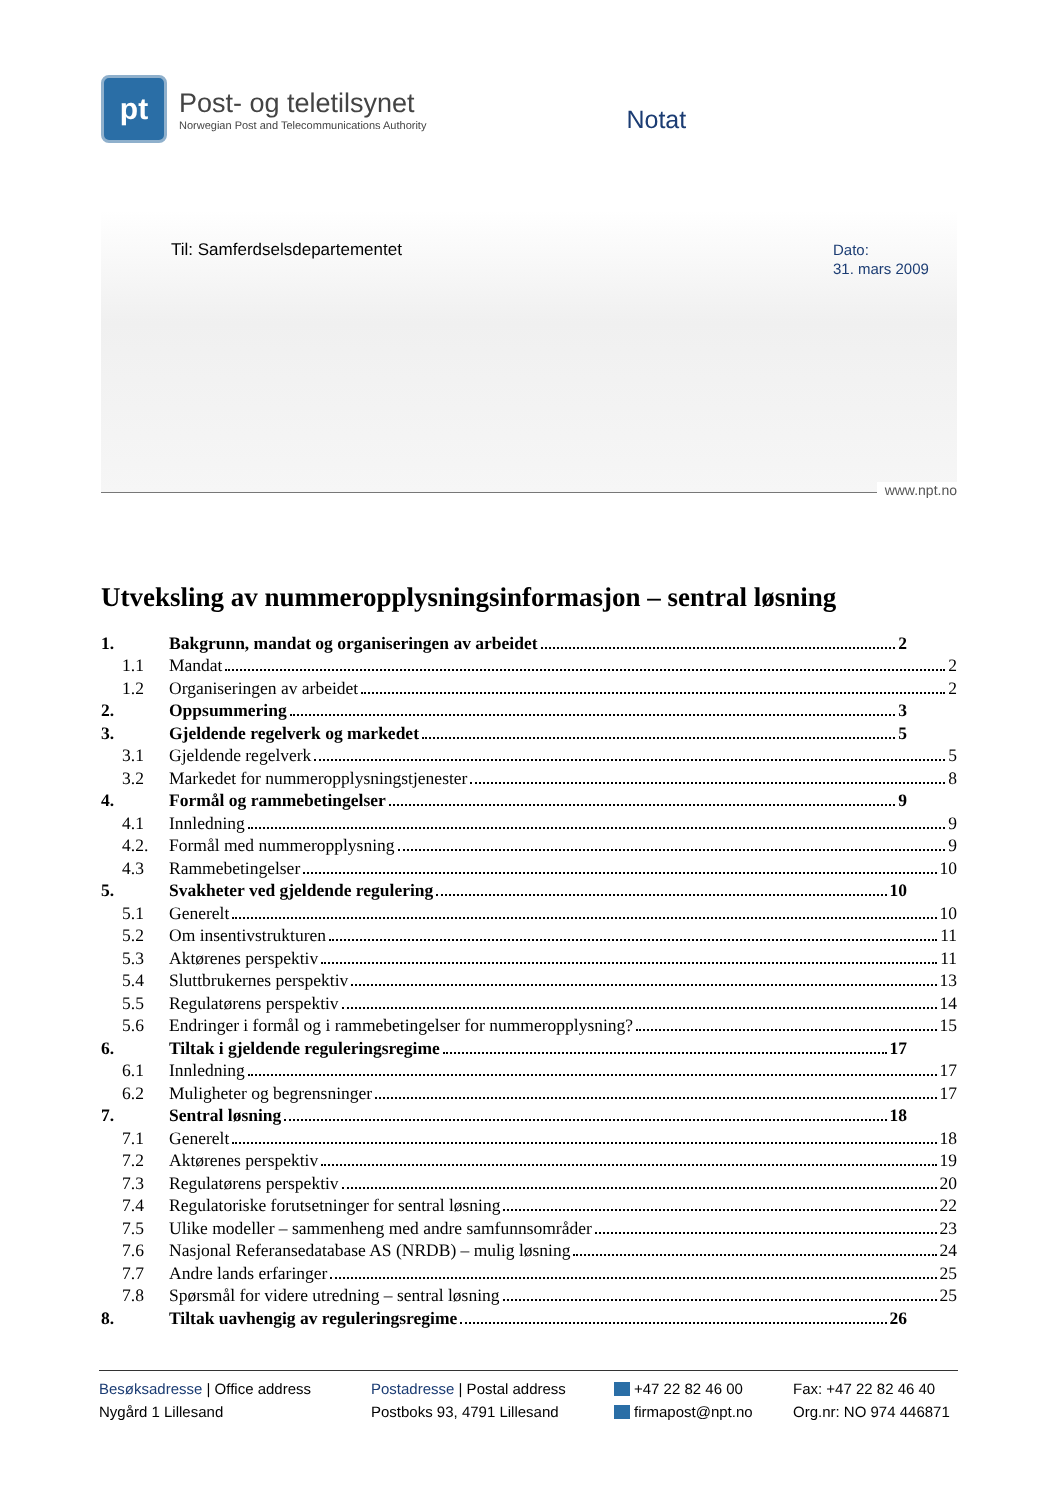pt
Post- og teletilsynet
Norwegian Post and Telecommunications Authority
Notat
Til: Samferdselsdepartementet
Dato:
31. mars 2009
www.npt.no
Utveksling av nummeropplysningsinformasjon – sentral løsning
| 1. | Bakgrunn, mandat og organiseringen av arbeidet 2 |
| 1.1 | Mandat 2 |
| 1.2 | Organiseringen av arbeidet 2 |
| 2. | Oppsummering 3 |
| 3. | Gjeldende regelverk og markedet 5 |
| 3.1 | Gjeldende regelverk 5 |
| 3.2 | Markedet for nummeropplysningstjenester 8 |
| 4. | Formål og rammebetingelser 9 |
| 4.1 | Innledning 9 |
| 4.2. | Formål med nummeropplysning 9 |
| 4.3 | Rammebetingelser 10 |
| 5. | Svakheter ved gjeldende regulering 10 |
| 5.1 | Generelt 10 |
| 5.2 | Om insentivstrukturen 11 |
| 5.3 | Aktørenes perspektiv 11 |
| 5.4 | Sluttbrukernes perspektiv 13 |
| 5.5 | Regulatørens perspektiv 14 |
| 5.6 | Endringer i formål og i rammebetingelser for nummeropplysning? 15 |
| 6. | Tiltak i gjeldende reguleringsregime 17 |
| 6.1 | Innledning 17 |
| 6.2 | Muligheter og begrensninger 17 |
| 7. | Sentral løsning 18 |
| 7.1 | Generelt 18 |
| 7.2 | Aktørenes perspektiv 19 |
| 7.3 | Regulatørens perspektiv 20 |
| 7.4 | Regulatoriske forutsetninger for sentral løsning 22 |
| 7.5 | Ulike modeller – sammenheng med andre samfunnsområder 23 |
| 7.6 | Nasjonal Referansedatabase AS (NRDB) – mulig løsning 24 |
| 7.7 | Andre lands erfaringer 25 |
| 7.8 | Spørsmål for videre utredning – sentral løsning 25 |
| 8. | Tiltak uavhengig av reguleringsregime 26 |
Besøksadresse | Office address
Nygård 1 Lillesand
Postadresse | Postal address
Postboks 93, 4791 Lillesand
+47 22 82 46 00
firmapost@npt.no
Fax: +47 22 82 46 40
Org.nr: NO 974 446871